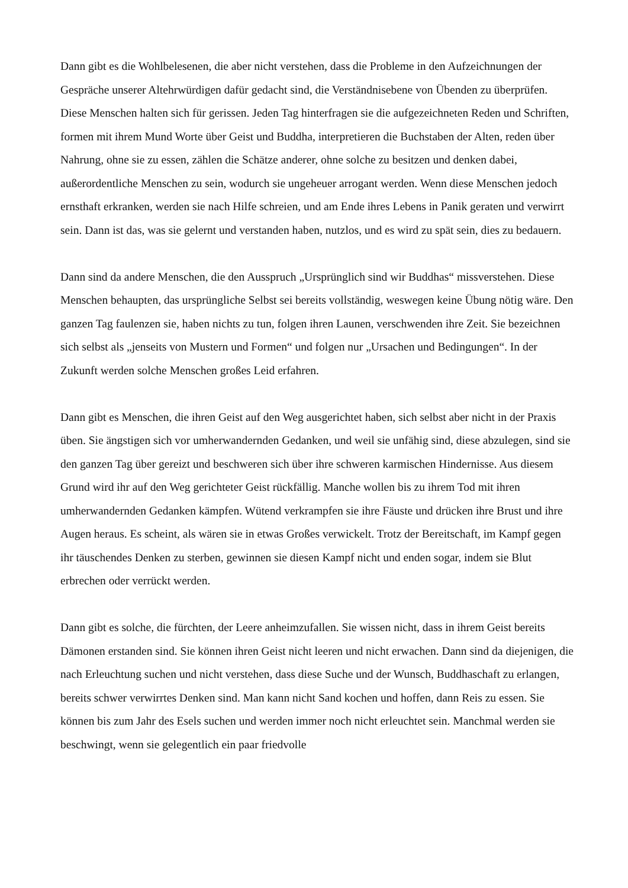Dann gibt es die Wohlbelesenen, die aber nicht verstehen, dass die Probleme in den Aufzeichnungen der Gespräche unserer Altehrwürdigen dafür gedacht sind, die Verständnisebene von Übenden zu überprüfen. Diese Menschen halten sich für gerissen. Jeden Tag hinterfragen sie die aufgezeichneten Reden und Schriften, formen mit ihrem Mund Worte über Geist und Buddha, interpretieren die Buchstaben der Alten, reden über Nahrung, ohne sie zu essen, zählen die Schätze anderer, ohne solche zu besitzen und denken dabei, außerordentliche Menschen zu sein, wodurch sie ungeheuer arrogant werden. Wenn diese Menschen jedoch ernsthaft erkranken, werden sie nach Hilfe schreien, und am Ende ihres Lebens in Panik geraten und verwirrt sein. Dann ist das, was sie gelernt und verstanden haben, nutzlos, und es wird zu spät sein, dies zu bedauern.
Dann sind da andere Menschen, die den Ausspruch „Ursprünglich sind wir Buddhas“ missverstehen. Diese Menschen behaupten, das ursprüngliche Selbst sei bereits vollständig, weswegen keine Übung nötig wäre. Den ganzen Tag faulenzen sie, haben nichts zu tun, folgen ihren Launen, verschwenden ihre Zeit. Sie bezeichnen sich selbst als „jenseits von Mustern und Formen“ und folgen nur „Ursachen und Bedingungen“. In der Zukunft werden solche Menschen großes Leid erfahren.
Dann gibt es Menschen, die ihren Geist auf den Weg ausgerichtet haben, sich selbst aber nicht in der Praxis üben. Sie ängstigen sich vor umherwandernden Gedanken, und weil sie unfähig sind, diese abzulegen, sind sie den ganzen Tag über gereizt und beschweren sich über ihre schweren karmischen Hindernisse. Aus diesem Grund wird ihr auf den Weg gerichteter Geist rückfällig. Manche wollen bis zu ihrem Tod mit ihren umherwandernden Gedanken kämpfen. Wütend verkrampfen sie ihre Fäuste und drücken ihre Brust und ihre Augen heraus. Es scheint, als wären sie in etwas Großes verwickelt. Trotz der Bereitschaft, im Kampf gegen ihr täuschendes Denken zu sterben, gewinnen sie diesen Kampf nicht und enden sogar, indem sie Blut erbrechen oder verrückt werden.
Dann gibt es solche, die fürchten, der Leere anheimzufallen. Sie wissen nicht, dass in ihrem Geist bereits Dämonen erstanden sind. Sie können ihren Geist nicht leeren und nicht erwachen. Dann sind da diejenigen, die nach Erleuchtung suchen und nicht verstehen, dass diese Suche und der Wunsch, Buddhaschaft zu erlangen, bereits schwer verwirrtes Denken sind. Man kann nicht Sand kochen und hoffen, dann Reis zu essen. Sie können bis zum Jahr des Esels suchen und werden immer noch nicht erleuchtet sein. Manchmal werden sie beschwingt, wenn sie gelegentlich ein paar friedvolle